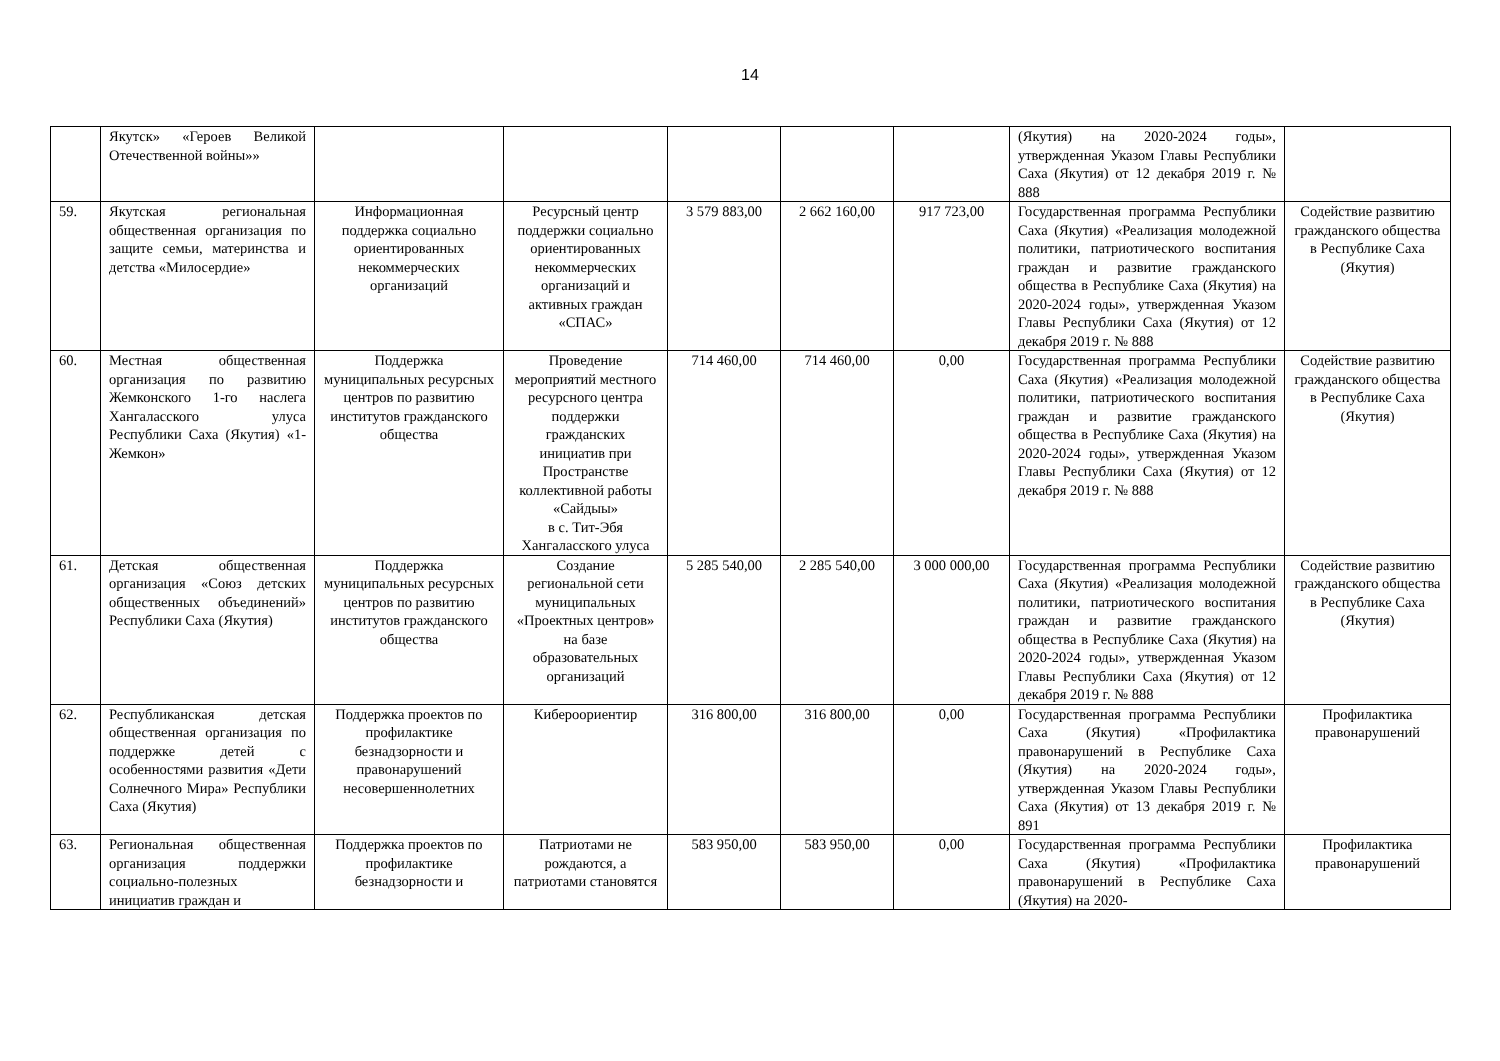14
| | Якутск» «Героев Великой Отечественной войны»» | | | | | | (Якутия) на 2020-2024 годы», утвержденная Указом Главы Республики Саха (Якутия) от 12 декабря 2019 г. № 888 | |
| 59. | Якутская региональная общественная организация по защите семьи, материнства и детства «Милосердие» | Информационная поддержка социально ориентированных некоммерческих организаций | Ресурсный центр поддержки социально ориентированных некоммерческих организаций и активных граждан «СПАС» | 3 579 883,00 | 2 662 160,00 | 917 723,00 | Государственная программа Республики Саха (Якутия) «Реализация молодежной политики, патриотического воспитания граждан и развитие гражданского общества в Республике Саха (Якутия) на 2020-2024 годы», утвержденная Указом Главы Республики Саха (Якутия) от 12 декабря 2019 г. № 888 | Содействие развитию гражданского общества в Республике Саха (Якутия) |
| 60. | Местная общественная организация по развитию Жемконского 1-го наслега Хангаласского улуса Республики Саха (Якутия) «1-Жемкон» | Поддержка муниципальных ресурсных центров по развитию институтов гражданского общества | Проведение мероприятий местного ресурсного центра поддержки гражданских инициатив при Пространстве коллективной работы «Сайдыы» в с. Тит-Эбя Хангаласского улуса | 714 460,00 | 714 460,00 | 0,00 | Государственная программа Республики Саха (Якутия) «Реализация молодежной политики, патриотического воспитания граждан и развитие гражданского общества в Республике Саха (Якутия) на 2020-2024 годы», утвержденная Указом Главы Республики Саха (Якутия) от 12 декабря 2019 г. № 888 | Содействие развитию гражданского общества в Республике Саха (Якутия) |
| 61. | Детская общественная организация «Союз детских общественных объединений» Республики Саха (Якутия) | Поддержка муниципальных ресурсных центров по развитию институтов гражданского общества | Создание региональной сети муниципальных «Проектных центров» на базе образовательных организаций | 5 285 540,00 | 2 285 540,00 | 3 000 000,00 | Государственная программа Республики Саха (Якутия) «Реализация молодежной политики, патриотического воспитания граждан и развитие гражданского общества в Республике Саха (Якутия) на 2020-2024 годы», утвержденная Указом Главы Республики Саха (Якутия) от 12 декабря 2019 г. № 888 | Содействие развитию гражданского общества в Республике Саха (Якутия) |
| 62. | Республиканская детская общественная организация по поддержке детей с особенностями развития «Дети Солнечного Мира» Республики Саха (Якутия) | Поддержка проектов по профилактике безнадзорности и правонарушений несовершеннолетних | Кибероориентир | 316 800,00 | 316 800,00 | 0,00 | Государственная программа Республики Саха (Якутия) «Профилактика правонарушений в Республике Саха (Якутия) на 2020-2024 годы», утвержденная Указом Главы Республики Саха (Якутия) от 13 декабря 2019 г. № 891 | Профилактика правонарушений |
| 63. | Региональная общественная организация поддержки социально-полезных инициатив граждан и | Поддержка проектов по профилактике безнадзорности и | Патриотами не рождаются, а патриотами становятся | 583 950,00 | 583 950,00 | 0,00 | Государственная программа Республики Саха (Якутия) «Профилактика правонарушений в Республике Саха (Якутия) на 2020- | Профилактика правонарушений |